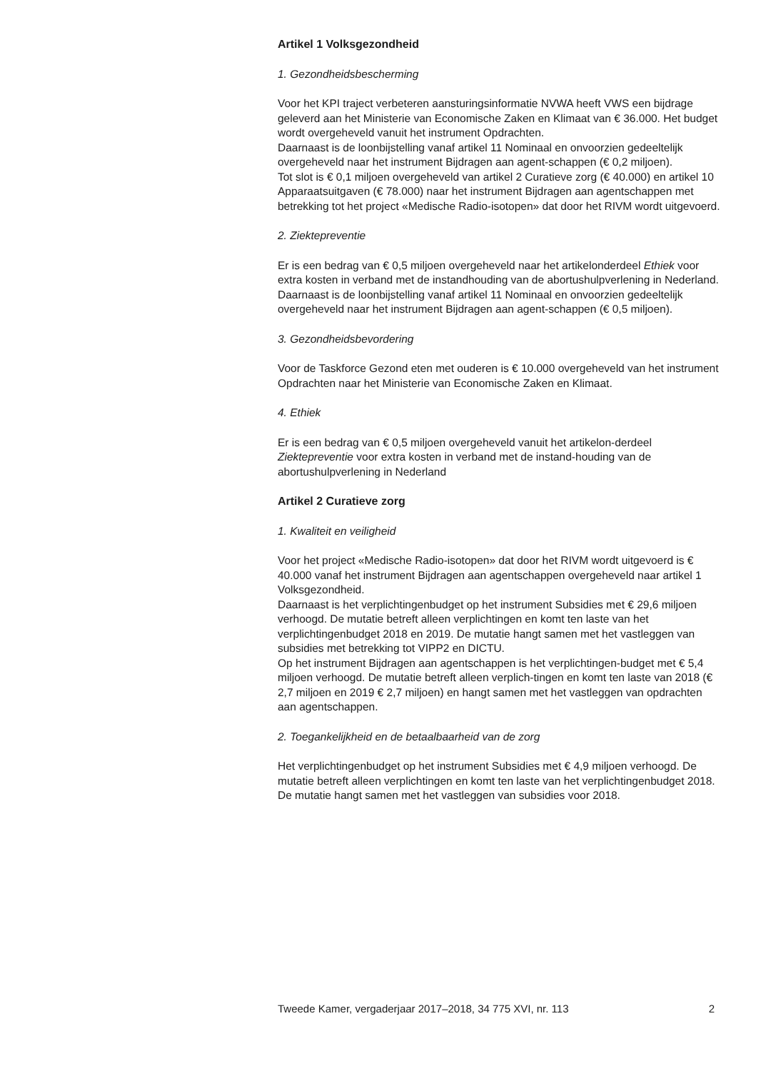Artikel 1 Volksgezondheid
1. Gezondheidsbescherming
Voor het KPI traject verbeteren aansturingsinformatie NVWA heeft VWS een bijdrage geleverd aan het Ministerie van Economische Zaken en Klimaat van € 36.000. Het budget wordt overgeheveld vanuit het instrument Opdrachten.
Daarnaast is de loonbijstelling vanaf artikel 11 Nominaal en onvoorzien gedeeltelijk overgeheveld naar het instrument Bijdragen aan agent-schappen (€ 0,2 miljoen).
Tot slot is € 0,1 miljoen overgeheveld van artikel 2 Curatieve zorg (€ 40.000) en artikel 10 Apparaatsuitgaven (€ 78.000) naar het instrument Bijdragen aan agentschappen met betrekking tot het project «Medische Radio-isotopen» dat door het RIVM wordt uitgevoerd.
2. Ziektepreventie
Er is een bedrag van € 0,5 miljoen overgeheveld naar het artikelonderdeel Ethiek voor extra kosten in verband met de instandhouding van de abortushulpverlening in Nederland.
Daarnaast is de loonbijstelling vanaf artikel 11 Nominaal en onvoorzien gedeeltelijk overgeheveld naar het instrument Bijdragen aan agent-schappen (€ 0,5 miljoen).
3. Gezondheidsbevordering
Voor de Taskforce Gezond eten met ouderen is € 10.000 overgeheveld van het instrument Opdrachten naar het Ministerie van Economische Zaken en Klimaat.
4. Ethiek
Er is een bedrag van € 0,5 miljoen overgeheveld vanuit het artikelon-derdeel Ziektepreventie voor extra kosten in verband met de instand-houding van de abortushulpverlening in Nederland
Artikel 2 Curatieve zorg
1. Kwaliteit en veiligheid
Voor het project «Medische Radio-isotopen» dat door het RIVM wordt uitgevoerd is € 40.000 vanaf het instrument Bijdragen aan agentschappen overgeheveld naar artikel 1 Volksgezondheid.
Daarnaast is het verplichtingenbudget op het instrument Subsidies met € 29,6 miljoen verhoogd. De mutatie betreft alleen verplichtingen en komt ten laste van het verplichtingenbudget 2018 en 2019. De mutatie hangt samen met het vastleggen van subsidies met betrekking tot VIPP2 en DICTU.
Op het instrument Bijdragen aan agentschappen is het verplichtingen-budget met € 5,4 miljoen verhoogd. De mutatie betreft alleen verplich-tingen en komt ten laste van 2018 (€ 2,7 miljoen en 2019 € 2,7 miljoen) en hangt samen met het vastleggen van opdrachten aan agentschappen.
2. Toegankelijkheid en de betaalbaarheid van de zorg
Het verplichtingenbudget op het instrument Subsidies met € 4,9 miljoen verhoogd. De mutatie betreft alleen verplichtingen en komt ten laste van het verplichtingenbudget 2018. De mutatie hangt samen met het vastleggen van subsidies voor 2018.
Tweede Kamer, vergaderjaar 2017–2018, 34 775 XVI, nr. 113 2